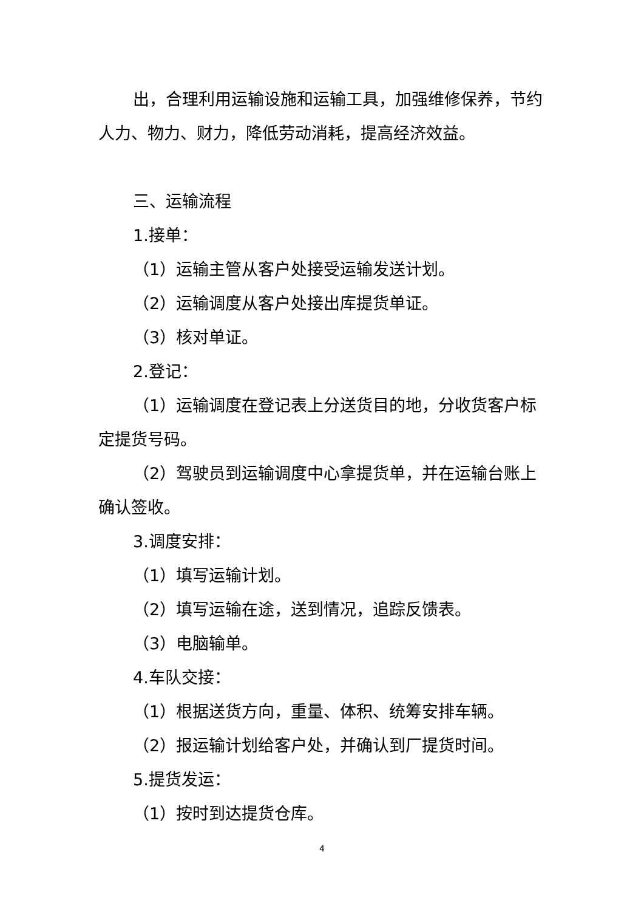出，合理利用运输设施和运输工具，加强维修保养，节约人力、物力、财力，降低劳动消耗，提高经济效益。
三、运输流程
1.接单：
（1）运输主管从客户处接受运输发送计划。
（2）运输调度从客户处接出库提货单证。
（3）核对单证。
2.登记：
（1）运输调度在登记表上分送货目的地，分收货客户标定提货号码。
（2）驾驶员到运输调度中心拿提货单，并在运输台账上确认签收。
3.调度安排：
（1）填写运输计划。
（2）填写运输在途，送到情况，追踪反馈表。
（3）电脑输单。
4.车队交接：
（1）根据送货方向，重量、体积、统筹安排车辆。
（2）报运输计划给客户处，并确认到厂提货时间。
5.提货发运：
（1）按时到达提货仓库。
4